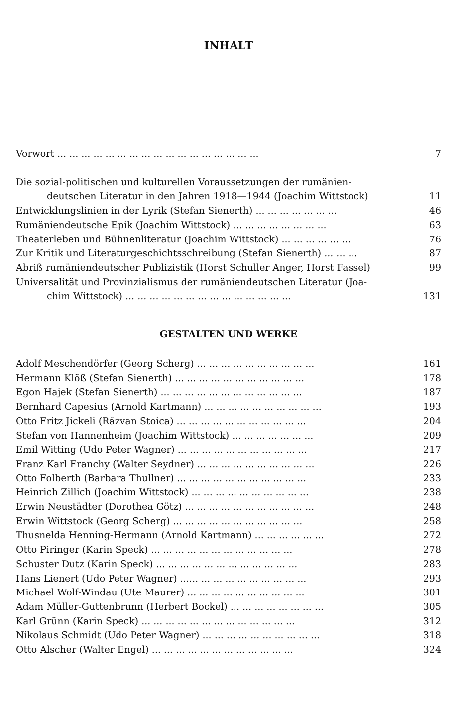INHALT
Vorwort ... ... ... ... ... ... ... ... ... ... ... ... ... ... ... ... ... 7
Die sozial-politischen und kulturellen Voraussetzungen der rumänien-
deutschen Literatur in den Jahren 1918—1944 (Joachim Wittstock) 11
Entwicklungslinien in der Lyrik (Stefan Sienerth) ... ... ... ... ... ... ... 46
Rumäniendeutsche Epik (Joachim Wittstock) ... ... ... ... ... ... ... ... 63
Theaterleben und Bühnenliteratur (Joachim Wittstock) ... ... ... ... ... ... 76
Zur Kritik und Literaturgeschichtsschreibung (Stefan Sienerth) ... ... ... 87
Abriß rumäniendeutscher Publizistik (Horst Schuller Anger, Horst Fassel) 99
Universalität und Provinzialismus der rumäniendeutschen Literatur (Joa-
chim Wittstock) ... ... ... ... ... ... ... ... ... ... ... ... ... ... 131
GESTALTEN UND WERKE
Adolf Meschendörfer (Georg Scherg) ... ... ... ... ... ... ... ... ... ... 161
Hermann Klöß (Stefan Sienerth) ... ... ... ... ... ... ... ... ... ... ... 178
Egon Hajek (Stefan Sienerth) ... ... ... ... ... ... ... ... ... ... ... ... 187
Bernhard Capesius (Arnold Kartmann) ... ... ... ... ... ... ... ... ... ... 193
Otto Fritz Jickeli (Răzvan Stoica) ... ... ... ... ... ... ... ... ... ... ... 204
Stefan von Hannenheim (Joachim Wittstock) ... ... ... ... ... ... ... 209
Emil Witting (Udo Peter Wagner) ... ... ... ... ... ... ... ... ... ... ... 217
Franz Karl Franchy (Walter Seydner) ... ... ... ... ... ... ... ... ... ... 226
Otto Folberth (Barbara Thullner) ... ... ... ... ... ... ... ... ... ... ... 233
Heinrich Zillich (Joachim Wittstock) ... ... ... ... ... ... ... ... ... ... 238
Erwin Neustädter (Dorothea Götz) ... ... ... ... ... ... ... ... ... ... ... 248
Erwin Wittstock (Georg Scherg) ... ... ... ... ... ... ... ... ... ... ... 258
Thusnelda Henning-Hermann (Arnold Kartmann) ... ... ... ... ... ... 272
Otto Piringer (Karin Speck) ... ... ... ... ... ... ... ... ... ... ... ... 278
Schuster Dutz (Karin Speck) ... ... ... ... ... ... ... ... ... ... ... ... 283
Hans Lienert (Udo Peter Wagner) ...... ... ... ... ... ... ... ... ... ... 293
Michael Wolf-Windau (Ute Maurer) ... ... ... ... ... ... ... ... ... ... 301
Adam Müller-Guttenbrunn (Herbert Bockel) ... ... ... ... ... ... ... ... 305
Karl Grünn (Karin Speck) ... ... ... ... ... ... ... ... ... ... ... ... ... 312
Nikolaus Schmidt (Udo Peter Wagner) ... ... ... ... ... ... ... ... ... ... 318
Otto Alscher (Walter Engel) ... ... ... ... ... ... ... ... ... ... ... ... 324